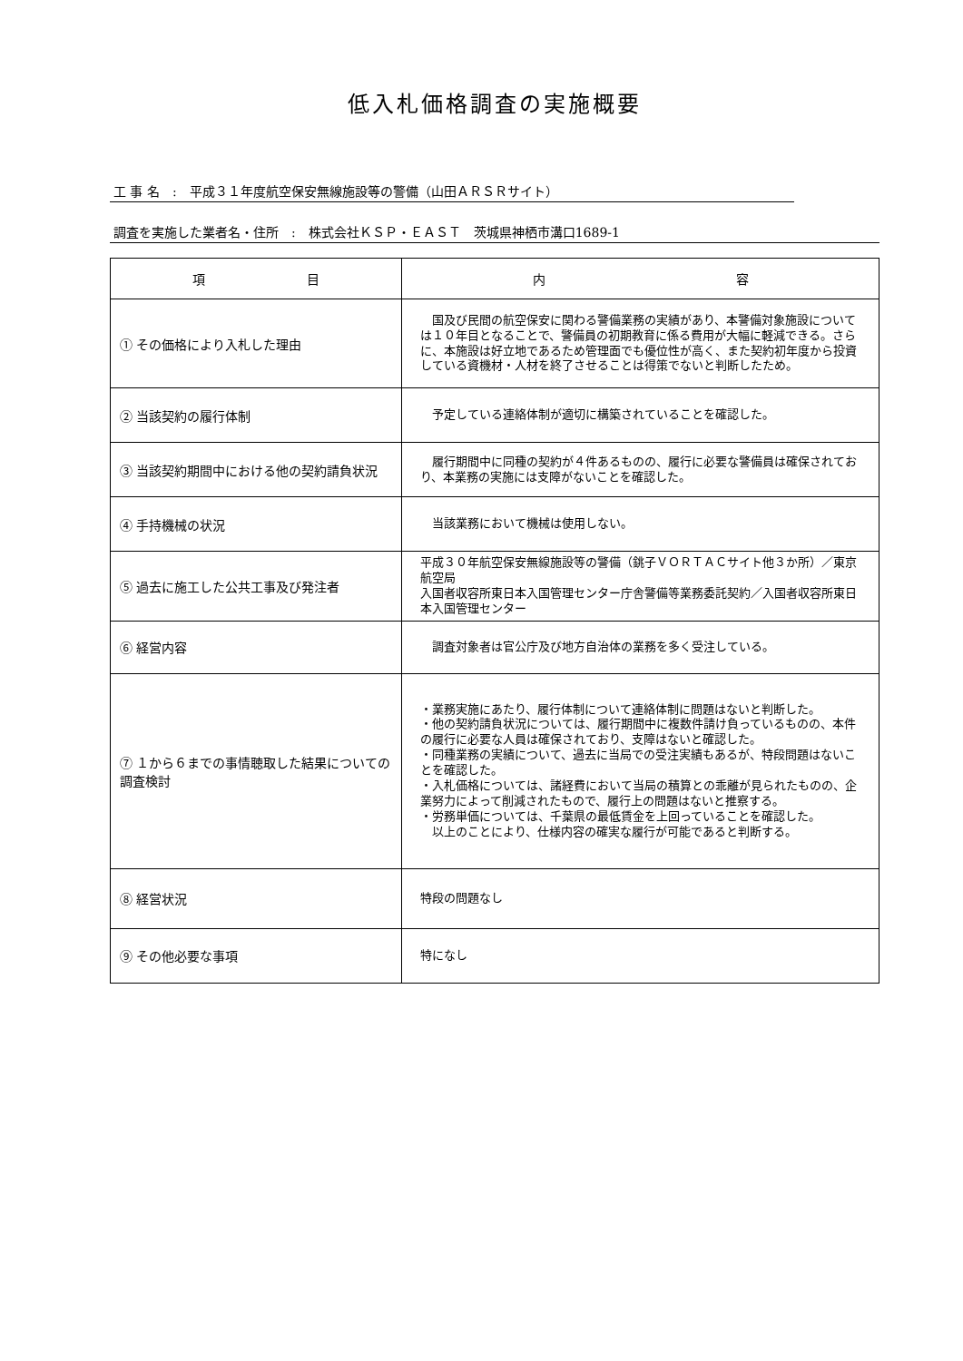低入札価格調査の実施概要
工 事 名　:　平成３１年度航空保安無線施設等の警備（山田ＡＲＳＲサイト）
調査を実施した業者名・住所　:　株式会社ＫＳＰ・ＥＡＳＴ　茨城県神栖市溝口1689-1
| 項 目 | 内 容 |
| --- | --- |
| ① その価格により入札した理由 | 国及び民間の航空保安に関わる警備業務の実績があり、本警備対象施設については１０年目となることで、警備員の初期教育に係る費用が大幅に軽減できる。さらに、本施設は好立地であるため管理面でも優位性が高く、また契約初年度から投資している資機材・人材を終了させることは得策でないと判断したため。 |
| ② 当該契約の履行体制 | 予定している連絡体制が適切に構築されていることを確認した。 |
| ③ 当該契約期間中における他の契約請負状況 | 履行期間中に同種の契約が４件あるものの、履行に必要な警備員は確保されており、本業務の実施には支障がないことを確認した。 |
| ④ 手持機械の状況 | 当該業務において機械は使用しない。 |
| ⑤ 過去に施工した公共工事及び発注者 | 平成３０年航空保安無線施設等の警備（銚子ＶＯＲＴＡＣサイト他３か所）／東京航空局 入国者収容所東日本入国管理センター庁舎警備等業務委託契約／入国者収容所東日本入国管理センター |
| ⑥ 経営内容 | 調査対象者は官公庁及び地方自治体の業務を多く受注している。 |
| ⑦ １から６までの事情聴取した結果についての調査検討 | ・業務実施にあたり、履行体制について連絡体制に問題はないと判断した。 ・他の契約請負状況については、履行期間中に複数件請け負っているものの、本件の履行に必要な人員は確保されており、支障はないと確認した。 ・同種業務の実績について、過去に当局での受注実績もあるが、特段問題はないことを確認した。 ・入札価格については、諸経費において当局の積算との乖離が見られたものの、企業努力によって削減されたもので、履行上の問題はないと推察する。 ・労務単価については、千葉県の最低賃金を上回っていることを確認した。 以上のことにより、仕様内容の確実な履行が可能であると判断する。 |
| ⑧ 経営状況 | 特段の問題なし |
| ⑨ その他必要な事項 | 特になし |